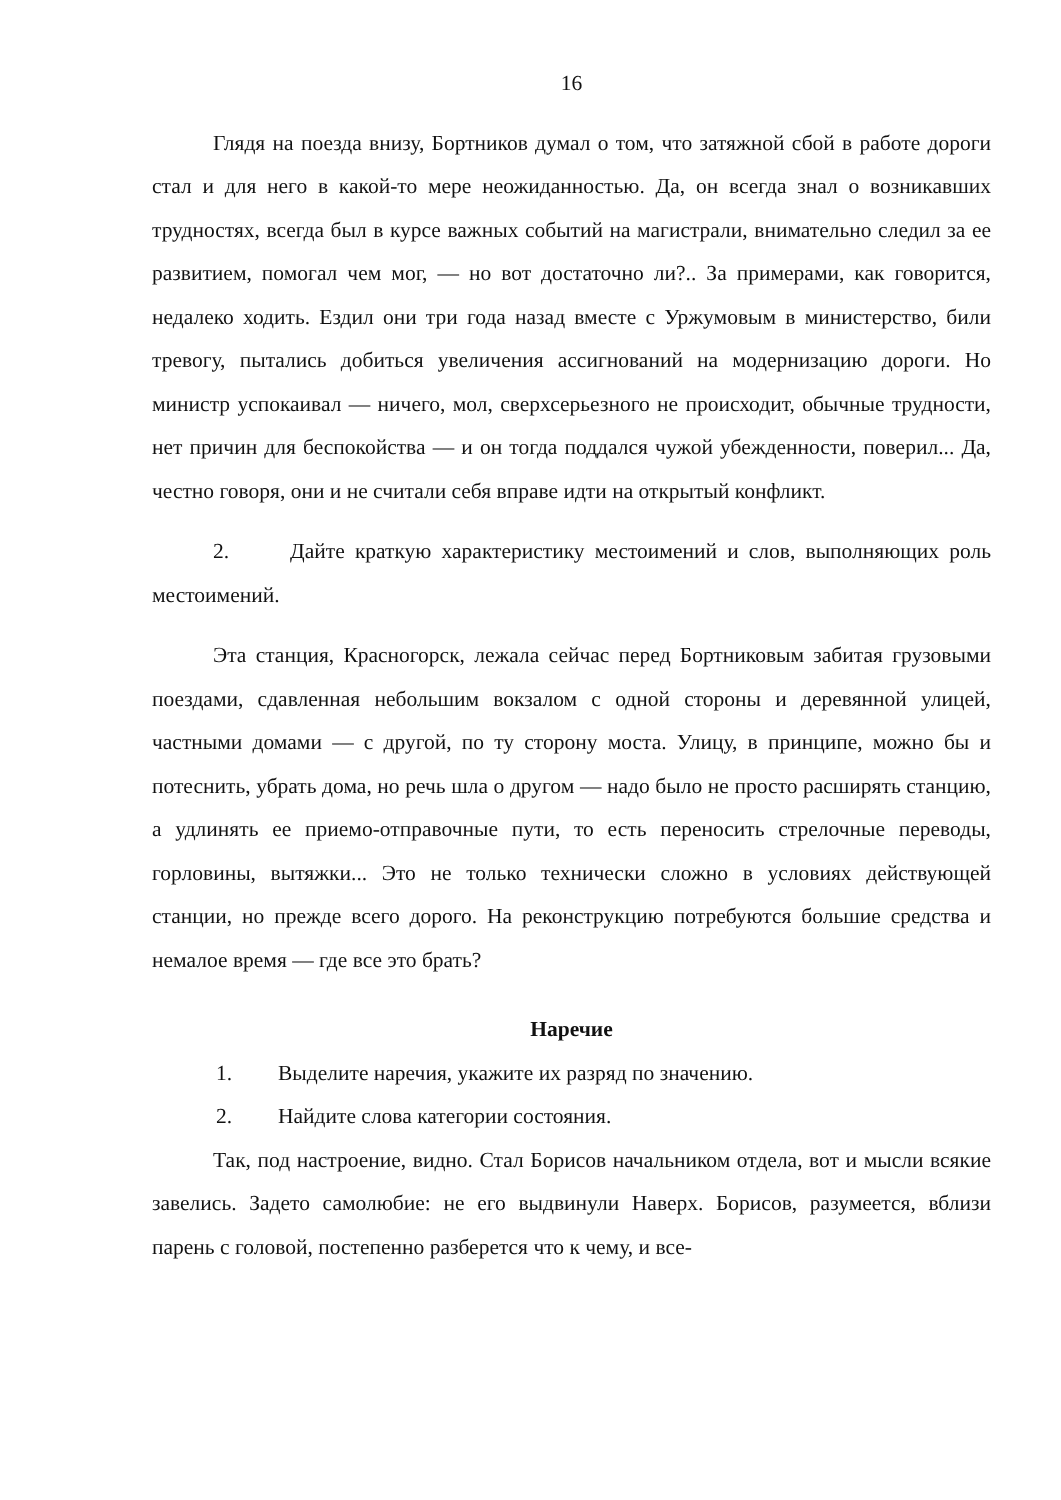16
Глядя на поезда внизу, Бортников думал о том, что затяжной сбой в работе дороги стал и для него в какой-то мере неожиданностью. Да, он всегда знал о возникавших трудностях, всегда был в курсе важных событий на магистрали, внимательно следил за ее развитием, помогал чем мог, — но вот достаточно ли?.. За примерами, как говорится, недалеко ходить. Ездил они три года назад вместе с Уржумовым в министерство, били тревогу, пытались добиться увеличения ассигнований на модернизацию дороги. Но министр успокаивал — ничего, мол, сверхсерьезного не происходит, обычные трудности, нет причин для беспокойства — и он тогда поддался чужой убежденности, поверил... Да, честно говоря, они и не считали себя вправе идти на открытый конфликт.
2. Дайте краткую характеристику местоимений и слов, выполняющих роль местоимений.
Эта станция, Красногорск, лежала сейчас перед Бортниковым забитая грузовыми поездами, сдавленная небольшим вокзалом с одной стороны и деревянной улицей, частными домами — с другой, по ту сторону моста. Улицу, в принципе, можно бы и потеснить, убрать дома, но речь шла о другом — надо было не просто расширять станцию, а удлинять ее приемо-отправочные пути, то есть переносить стрелочные переводы, горловины, вытяжки... Это не только технически сложно в условиях действующей станции, но прежде всего дорого. На реконструкцию потребуются большие средства и немалое время — где все это брать?
Наречие
1. Выделите наречия, укажите их разряд по значению.
2. Найдите слова категории состояния.
Так, под настроение, видно. Стал Борисов начальником отдела, вот и мысли всякие завелись. Задето самолюбие: не его выдвинули Наверх. Борисов, разумеется, вблизи парень с головой, постепенно разберется что к чему, и все-